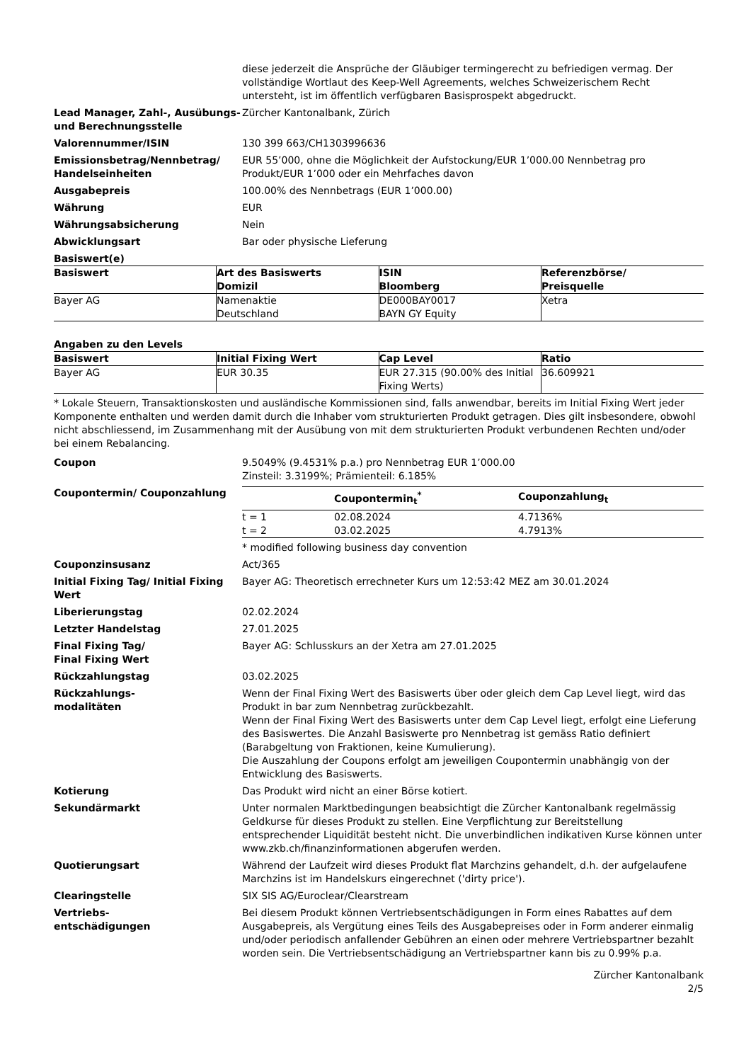diese jederzeit die Ansprüche der Gläubiger termingerecht zu befriedigen vermag. Der vollständige Wortlaut des Keep-Well Agreements, welches Schweizerischem Recht untersteht, ist im öffentlich verfügbaren Basisprospekt abgedruckt.
Lead Manager, Zahl-, Ausübungs- und Berechnungsstelle
Zürcher Kantonalbank, Zürich
Valorennummer/ISIN 130 399 663/CH1303996636
Emissionsbetrag/Nennbetrag/ Handelseinheiten
EUR 55’000, ohne die Möglichkeit der Aufstockung/EUR 1’000.00 Nennbetrag pro Produkt/EUR 1’000 oder ein Mehrfaches davon
Ausgabepreis 100.00% des Nennbetrags (EUR 1’000.00)
Währung EUR
Währungsabsicherung Nein
Abwicklungsart Bar oder physische Lieferung
Basiswert(e)
| Basiswert | Art des Basiswerts Domizil | ISIN Bloomberg | Referenzbörse/ Preisquelle |
| --- | --- | --- | --- |
| Bayer AG | Namenaktie Deutschland | DE000BAY0017 BAYN GY Equity | Xetra |
Angaben zu den Levels
| Basiswert | Initial Fixing Wert | Cap Level | Ratio |
| --- | --- | --- | --- |
| Bayer AG | EUR 30.35 | EUR 27.315 (90.00% des Initial Fixing Werts) | 36.609921 |
* Lokale Steuern, Transaktionskosten und ausländische Kommissionen sind, falls anwendbar, bereits im Initial Fixing Wert jeder Komponente enthalten und werden damit durch die Inhaber vom strukturierten Produkt getragen. Dies gilt insbesondere, obwohl nicht abschliessend, im Zusammenhang mit der Ausübung von mit dem strukturierten Produkt verbundenen Rechten und/oder bei einem Rebalancing.
Coupon 9.5049% (9.4531% p.a.) pro Nennbetrag EUR 1’000.00
Zinsteil: 3.3199%; Prämienteil: 6.185%
Coupontermin/ Couponzahlung
| | Coupontermin<sub>t</sub><sup>*</sup> | Couponzahlung<sub>t</sub> |
| --- | --- | --- |
| t = 1 | 02.08.2024 | 4.7136% |
| t = 2 | 03.02.2025 | 4.7913% |
* modified following business day convention
Couponzinsusanz Act/365
Initial Fixing Tag/ Initial Fixing Wert
Bayer AG: Theoretisch errechneter Kurs um 12:53:42 MEZ am 30.01.2024
Liberierungstag 02.02.2024
Letzter Handelstag 27.01.2025
Final Fixing Tag/
Final Fixing Wert
Bayer AG: Schlusskurs an der Xetra am 27.01.2025
Rückzahlungstag 03.02.2025
Rückzahlungs-
modalitäten
Wenn der Final Fixing Wert des Basiswerts über oder gleich dem Cap Level liegt, wird das Produkt in bar zum Nennbetrag zurückbezahlt.
Wenn der Final Fixing Wert des Basiswerts unter dem Cap Level liegt, erfolgt eine Lieferung des Basiswertes. Die Anzahl Basiswerte pro Nennbetrag ist gemäss Ratio definiert (Barabgeltung von Fraktionen, keine Kumulierung).
Die Auszahlung der Coupons erfolgt am jeweiligen Coupontermin unabhängig von der Entwicklung des Basiswerts.
Kotierung Das Produkt wird nicht an einer Börse kotiert.
Sekundärmarkt Unter normalen Marktbedingungen beabsichtigt die Zürcher Kantonalbank regelmässig Geldkurse für dieses Produkt zu stellen. Eine Verpflichtung zur Bereitstellung entsprechender Liquidität besteht nicht. Die unverbindlichen indikativen Kurse können unter www.zkb.ch/finanzinformationen abgerufen werden.
Quotierungsart Während der Laufzeit wird dieses Produkt flat Marchzins gehandelt, d.h. der aufgelaufene Marchzins ist im Handelskurs eingerechnet ('dirty price').
Clearingstelle SIX SIS AG/Euroclear/Clearstream
Vertriebs-
entschädigungen
Bei diesem Produkt können Vertriebsentschädigungen in Form eines Rabattes auf dem Ausgabepreis, als Vergütung eines Teils des Ausgabepreises oder in Form anderer einmalig und/oder periodisch anfallender Gebühren an einen oder mehrere Vertriebspartner bezahlt worden sein. Die Vertriebsentschädigung an Vertriebspartner kann bis zu 0.99% p.a.
Zürcher Kantonalbank
2/5